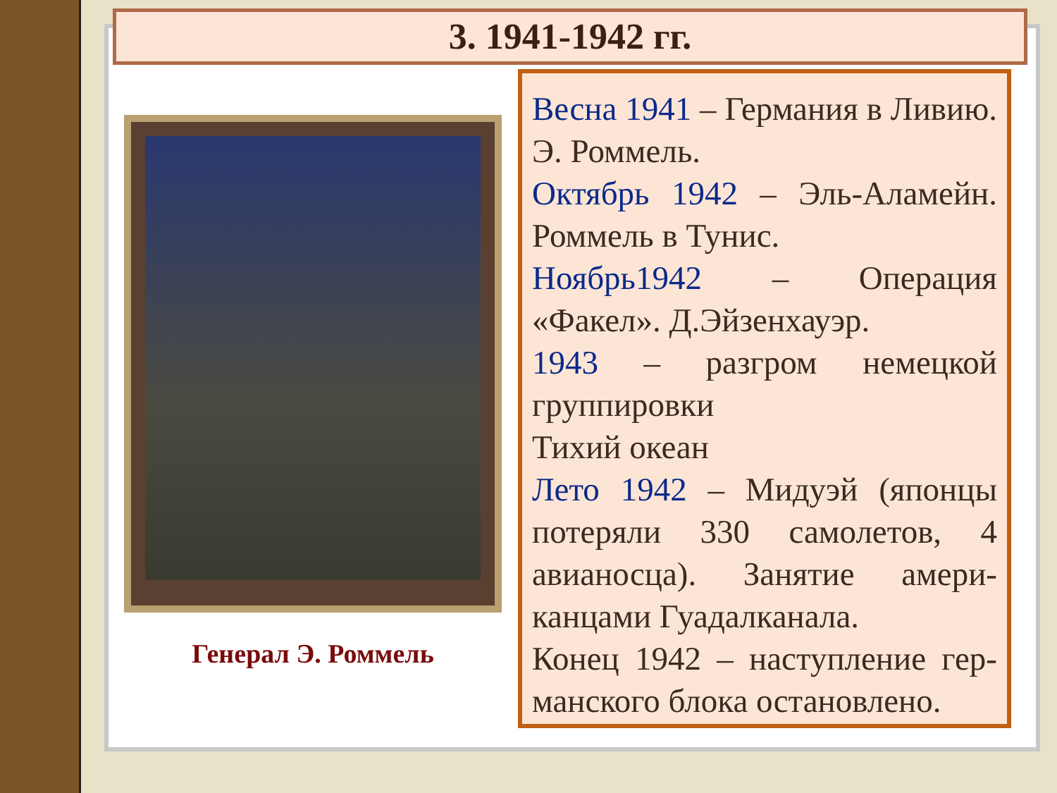3. 1941-1942 гг.
Генерал Э. Роммель
Весна 1941 – Германия в Ливию. Э. Роммель.
Октябрь 1942 – Эль-Аламейн. Роммель в Тунис.
Ноябрь1942 – Операция «Факел». Д.Эйзенхауэр.
1943 – разгром немецкой группировки
Тихий океан
Лето 1942 – Мидуэй (японцы потеряли 330 самолетов, 4 авианосца). Занятие амери-канцами Гуадалканала.
Конец 1942 – наступление гер-манского блока остановлено.